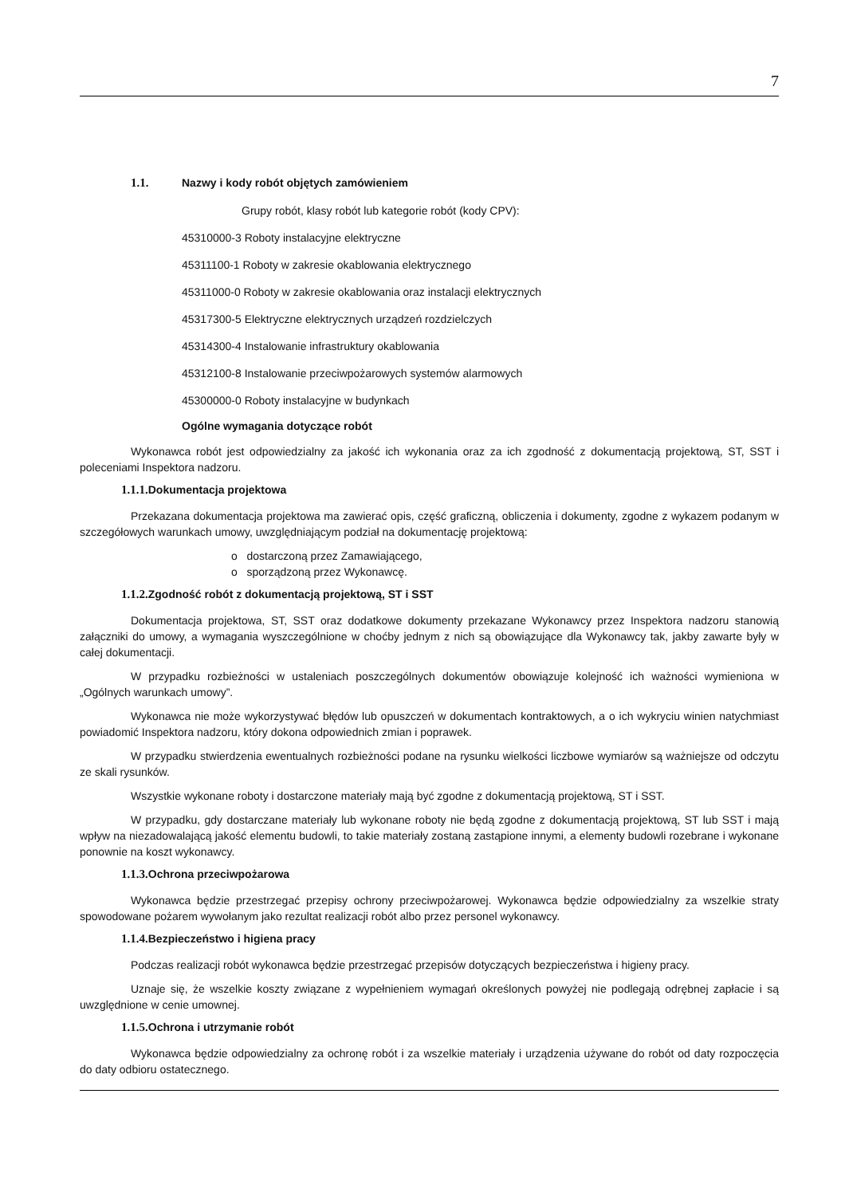7
1.1. Nazwy i kody robót objętych zamówieniem
Grupy robót, klasy robót lub kategorie robót (kody CPV):
45310000-3 Roboty instalacyjne elektryczne
45311100-1 Roboty w zakresie okablowania elektrycznego
45311000-0 Roboty w zakresie okablowania oraz instalacji elektrycznych
45317300-5 Elektryczne elektrycznych urządzeń rozdzielczych
45314300-4 Instalowanie infrastruktury okablowania
45312100-8 Instalowanie przeciwpożarowych systemów alarmowych
45300000-0 Roboty instalacyjne w budynkach
Ogólne wymagania dotyczące robót
Wykonawca robót jest odpowiedzialny za jakość ich wykonania oraz za ich zgodność z dokumentacją projektową, ST, SST i poleceniami Inspektora nadzoru.
1.1.1. Dokumentacja projektowa
Przekazana dokumentacja projektowa ma zawierać opis, część graficzną, obliczenia i dokumenty, zgodne z wykazem podanym w szczegółowych warunkach umowy, uwzględniającym podział na dokumentację projektową:
o dostarczoną przez Zamawiającego,
o sporządzoną przez Wykonawcę.
1.1.2. Zgodność robót z dokumentacją projektową, ST i SST
Dokumentacja projektowa, ST, SST oraz dodatkowe dokumenty przekazane Wykonawcy przez Inspektora nadzoru stanowią załączniki do umowy, a wymagania wyszczególnione w choćby jednym z nich są obowiązujące dla Wykonawcy tak, jakby zawarte były w całej dokumentacji.
W przypadku rozbieżności w ustaleniach poszczególnych dokumentów obowiązuje kolejność ich ważności wymieniona w „Ogólnych warunkach umowy”.
Wykonawca nie może wykorzystywać błędów lub opuszczeń w dokumentach kontraktowych, a o ich wykryciu winien natychmiast powiadomić Inspektora nadzoru, który dokona odpowiednich zmian i poprawek.
W przypadku stwierdzenia ewentualnych rozbieżności podane na rysunku wielkości liczbowe wymiarów są ważniejsze od odczytu ze skali rysunków.
Wszystkie wykonane roboty i dostarczone materiały mają być zgodne z dokumentacją projektową, ST i SST.
W przypadku, gdy dostarczane materiały lub wykonane roboty nie będą zgodne z dokumentacją projektową, ST lub SST i mają wpływ na niezadowalającą jakość elementu budowli, to takie materiały zostaną zastąpione innymi, a elementy budowli rozebrane i wykonane ponownie na koszt wykonawcy.
1.1.3. Ochrona przeciwpożarowa
Wykonawca będzie przestrzegać przepisy ochrony przeciwpożarowej. Wykonawca będzie odpowiedzialny za wszelkie straty spowodowane pożarem wywołanym jako rezultat realizacji robót albo przez personel wykonawcy.
1.1.4. Bezpieczeństwo i higiena pracy
Podczas realizacji robót wykonawca będzie przestrzegać przepisów dotyczących bezpieczeństwa i higieny pracy.
Uznaje się, że wszelkie koszty związane z wypełnieniem wymagań określonych powyżej nie podlegają odrębnej zapłacie i są uwzględnione w cenie umownej.
1.1.5. Ochrona i utrzymanie robót
Wykonawca będzie odpowiedzialny za ochronę robót i za wszelkie materiały i urządzenia używane do robót od daty rozpoczęcia do daty odbioru ostatecznego.